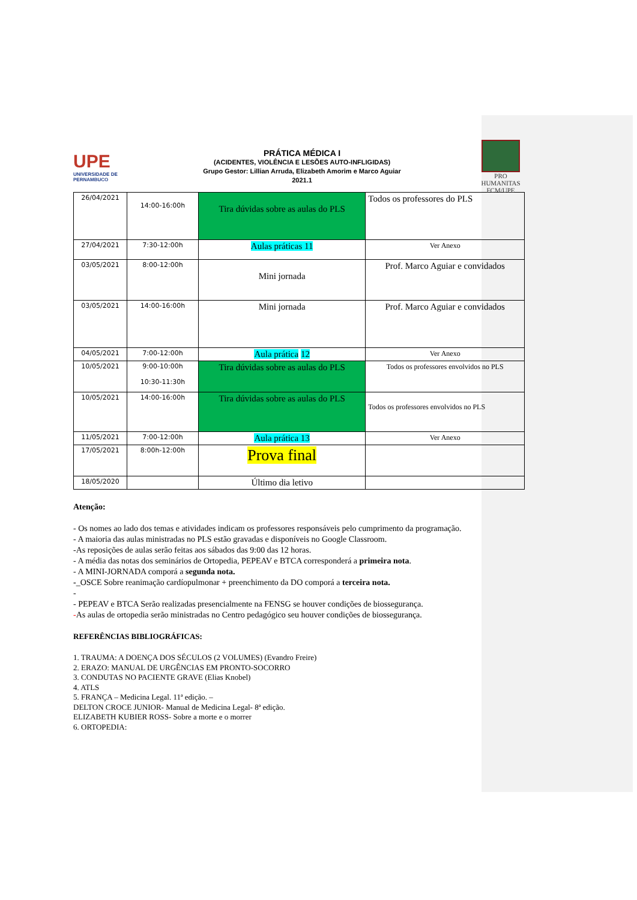UPE
UNIVERSIDADE DE PERNAMBUCO
PRÁTICA MÉDICA I
(ACIDENTES, VIOLÊNCIA E LESÕES AUTO-INFLIGIDAS)
Grupo Gestor: Lillian Arruda, Elizabeth Amorim e Marco Aguiar
2021.1
PRO HUMANITAS
FCM/UPE
| 26/04/2021 | 14:00-16:00h | Tira dúvidas sobre as aulas do PLS | Todos os professores do PLS |
| 27/04/2021 | 7:30-12:00h | Aulas práticas 11 | Ver Anexo |
| 03/05/2021 | 8:00-12:00h | Mini jornada | Prof. Marco Aguiar e convidados |
| 03/05/2021 | 14:00-16:00h | Mini jornada | Prof. Marco Aguiar e convidados |
| 04/05/2021 | 7:00-12:00h | Aula prática 12 | Ver Anexo |
| 10/05/2021 | 9:00-10:00h 10:30-11:30h | Tira dúvidas sobre as aulas do PLS | Todos os professores envolvidos no PLS |
| 10/05/2021 | 14:00-16:00h | Tira dúvidas sobre as aulas do PLS | Todos os professores envolvidos no PLS |
| 11/05/2021 | 7:00-12:00h | Aula prática 13 | Ver Anexo |
| 17/05/2021 | 8:00h-12:00h | Prova final | |
| 18/05/2020 | | Último dia letivo | |
Atenção:
- Os nomes ao lado dos temas e atividades indicam os professores responsáveis pelo cumprimento da programação.
- A maioria das aulas ministradas no PLS estão gravadas e disponíveis no Google Classroom.
-As reposições de aulas serão feitas aos sábados das 9:00 das 12 horas.
- A média das notas dos seminários de Ortopedia, PEPEAV e BTCA corresponderá a primeira nota.
- A MINI-JORNADA comporá a segunda nota.
-_OSCE Sobre reanimação cardíopulmonar + preenchimento da DO comporá a terceira nota.
-
- PEPEAV e BTCA Serão realizadas presencialmente na FENSG se houver condições de biossegurança.
-As aulas de ortopedia serão ministradas no Centro pedagógico seu houver condições de biossegurança.
REFERÊNCIAS BIBLIOGRÁFICAS:
1. TRAUMA: A DOENÇA DOS SÉCULOS (2 VOLUMES) (Evandro Freire)
2. ERAZO: MANUAL DE URGÊNCIAS EM PRONTO-SOCORRO
3. CONDUTAS NO PACIENTE GRAVE (Elias Knobel)
4. ATLS
5. FRANÇA – Medicina Legal. 11ª edição. –
DELTON CROCE JUNIOR- Manual de Medicina Legal- 8ª edição.
ELIZABETH KUBIER ROSS- Sobre a morte e o morrer
6. ORTOPEDIA: